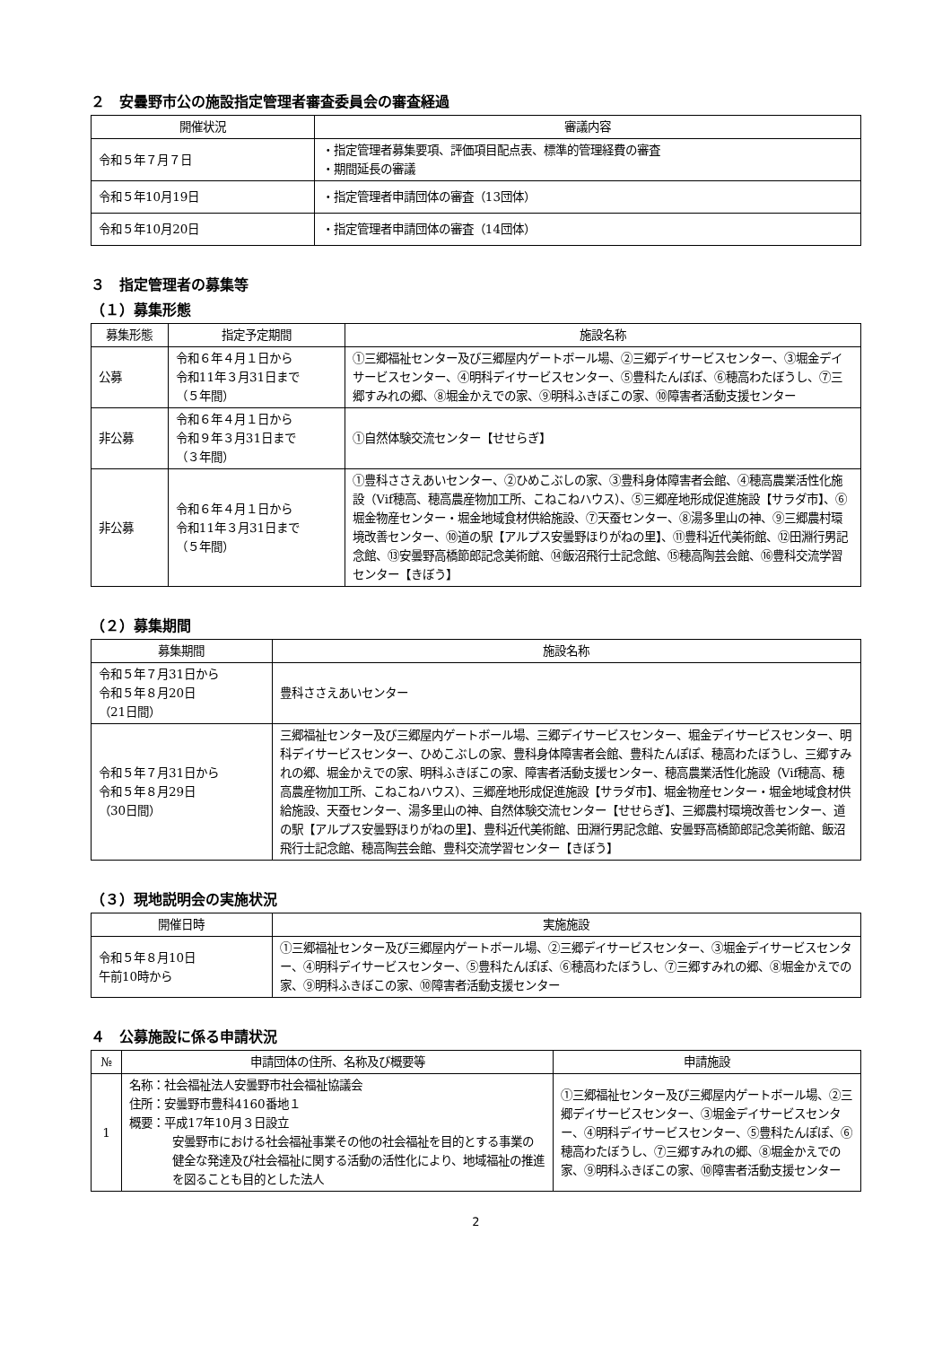２　安曇野市公の施設指定管理者審査委員会の審査経過
| 開催状況 | 審議内容 |
| --- | --- |
| 令和５年７月７日 | ・指定管理者募集要項、評価項目配点表、標準的管理経費の審査 ・期間延長の審議 |
| 令和５年10月19日 | ・指定管理者申請団体の審査（13団体） |
| 令和５年10月20日 | ・指定管理者申請団体の審査（14団体） |
３　指定管理者の募集等
（１）募集形態
| 募集形態 | 指定予定期間 | 施設名称 |
| --- | --- | --- |
| 公募 | 令和６年４月１日から 令和11年３月31日まで （５年間） | ①三郷福祉センター及び三郷屋内ゲートボール場、②三郷デイサービスセンター、③堀金デイサービスセンター、④明科デイサービスセンター、⑤豊科たんぽぽ、⑥穂高わたぼうし、⑦三郷すみれの郷、⑧堀金かえでの家、⑨明科ふきぼこの家、⑩障害者活動支援センター |
| 非公募 | 令和６年４月１日から 令和９年３月31日まで （３年間） | ①自然体験交流センター【せせらぎ】 |
| 非公募 | 令和６年４月１日から 令和11年３月31日まで （５年間） | ①豊科ささえあいセンター、②ひめこぶしの家、③豊科身体障害者会館、④穂高農業活性化施設（Vif穂高、穂高農産物加工所、こねこねハウス）、⑤三郷産地形成促進施設【サラダ市】、⑥堀金物産センター・堀金地域食材供給施設、⑦天蚕センター、⑧湯多里山の神、⑨三郷農村環境改善センター、⑩道の駅【アルプス安曇野ほりがねの里】、⑪豊科近代美術館、⑫田淵行男記念館、⑬安曇野高橋節郎記念美術館、⑭飯沼飛行士記念館、⑮穂高陶芸会館、⑯豊科交流学習センター【きぼう】 |
（２）募集期間
| 募集期間 | 施設名称 |
| --- | --- |
| 令和５年７月31日から 令和５年８月20日 （21日間） | 豊科ささえあいセンター |
| 令和５年７月31日から 令和５年８月29日 （30日間） | 三郷福祉センター及び三郷屋内ゲートボール場、三郷デイサービスセンター、堀金デイサービスセンター、明科デイサービスセンター、ひめこぶしの家、豊科身体障害者会館、豊科たんぽぽ、穂高わたぼうし、三郷すみれの郷、堀金かえでの家、明科ふきぼこの家、障害者活動支援センター、穂高農業活性化施設（Vif穂高、穂高農産物加工所、こねこねハウス）、三郷産地形成促進施設【サラダ市】、堀金物産センター・堀金地域食材供給施設、天蚕センター、湯多里山の神、自然体験交流センター【せせらぎ】、三郷農村環境改善センター、道の駅【アルプス安曇野ほりがねの里】、豊科近代美術館、田淵行男記念館、安曇野高橋節郎記念美術館、飯沼飛行士記念館、穂高陶芸会館、豊科交流学習センター【きぼう】 |
（３）現地説明会の実施状況
| 開催日時 | 実施施設 |
| --- | --- |
| 令和５年８月10日 午前10時から | ①三郷福祉センター及び三郷屋内ゲートボール場、②三郷デイサービスセンター、③堀金デイサービスセンター、④明科デイサービスセンター、⑤豊科たんぽぽ、⑥穂高わたぼうし、⑦三郷すみれの郷、⑧堀金かえでの家、⑨明科ふきぼこの家、⑩障害者活動支援センター |
４　公募施設に係る申請状況
| № | 申請団体の住所、名称及び概要等 | 申請施設 |
| --- | --- | --- |
| 1 | 名称：社会福祉法人安曇野市社会福祉協議会 住所：安曇野市豊科4160番地１ 概要：平成17年10月３日設立 安曇野市における社会福祉事業その他の社会福祉を目的とする事業の健全な発達及び社会福祉に関する活動の活性化により、地域福祉の推進を図ることも目的とした法人 | ①三郷福祉センター及び三郷屋内ゲートボール場、②三郷デイサービスセンター、③堀金デイサービスセンター、④明科デイサービスセンター、⑤豊科たんぽぽ、⑥穂高わたぼうし、⑦三郷すみれの郷、⑧堀金かえでの家、⑨明科ふきぼこの家、⑩障害者活動支援センター |
2